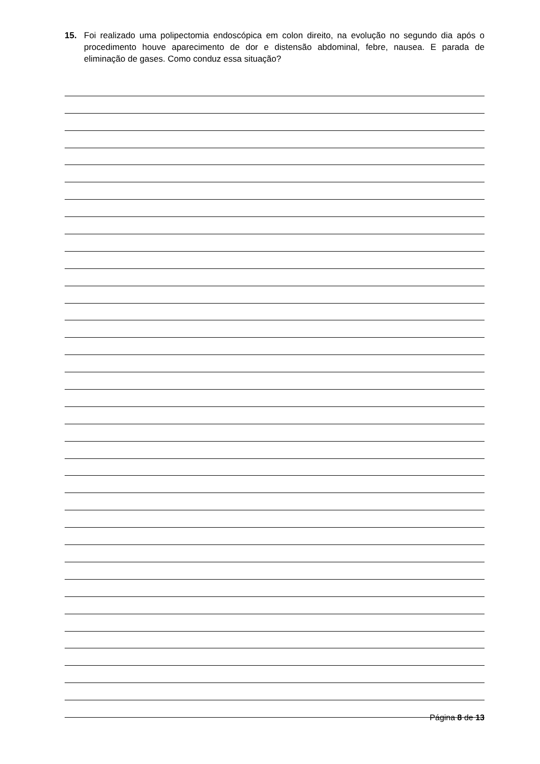15. Foi realizado uma polipectomia endoscópica em colon direito, na evolução no segundo dia após o procedimento houve aparecimento de dor e distensão abdominal, febre, nausea. E parada de eliminação de gases. Como conduz essa situação?
Página 8 de 13